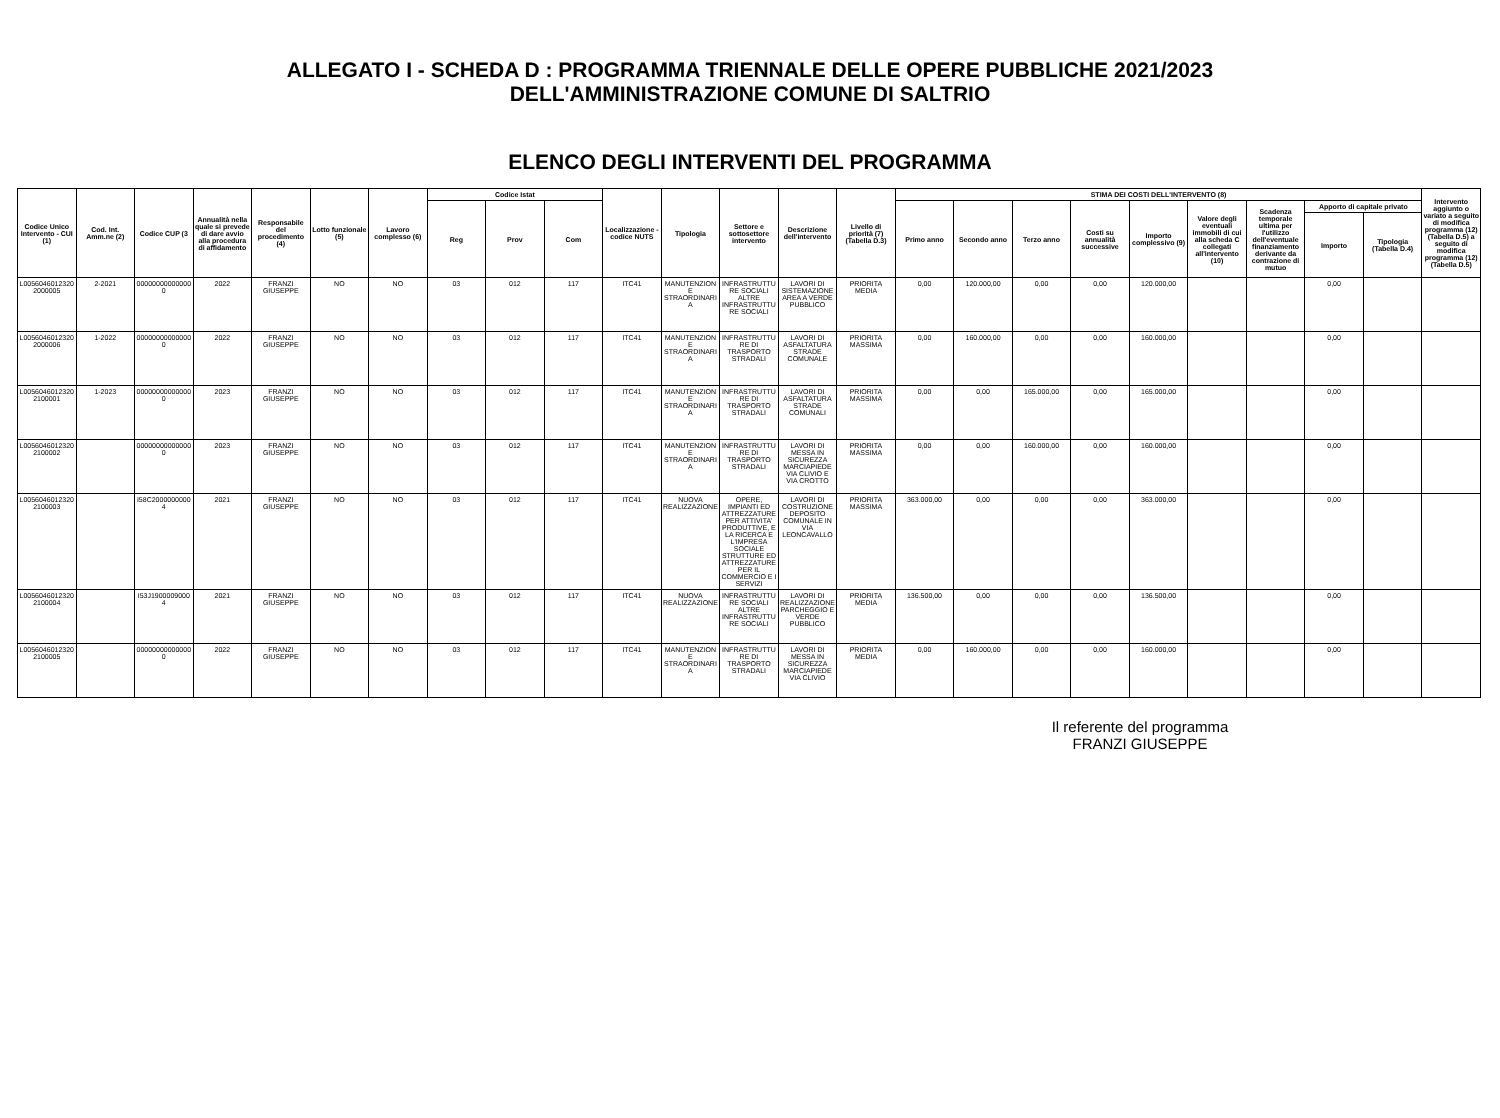ALLEGATO I - SCHEDA D : PROGRAMMA TRIENNALE DELLE OPERE PUBBLICHE 2021/2023
DELL'AMMINISTRAZIONE COMUNE DI SALTRIO
ELENCO DEGLI INTERVENTI DEL PROGRAMMA
| Codice Unico Intervento - CUI (1) | Cod. Int. Amm.ne (2) | Codice CUP (3 | Annualità nella quale si prevede di dare avvio alla procedura di affidamento | Responsabile del procedimento (4) | Lotto funzionale (5) | Lavoro complesso (6) | Codice Istat | | | Localizzazione - codice NUTS | Tipologia | Settore e sottosettore intervento | Descrizione dell'intervento | Livello di priorità (7) (Tabella D.3) | STIMA DEI COSTI DELL'INTERVENTO (8) | | | | | | | | | Intervento aggiunto o variato a seguito di modifica programma (12) (Tabella D.5) a seguito di modifica programma (12) (Tabella D.5) |
| --- | --- | --- | --- | --- | --- | --- | --- | --- | --- | --- | --- | --- | --- | --- | --- | --- | --- | --- | --- | --- | --- | --- | --- | --- |
| | | | | | | | Reg | Prov | Com | | | | | | Primo anno | Secondo anno | Terzo anno | Costi su annualità successive | Importo complessivo (9) | Valore degli eventuali immobili di cui alla scheda C collegati all'intervento (10) | Scadenza temporale ultima per l'utilizzo dell'eventuale finanziamento derivante da contrazione di mutuo | Apporto di capitale privato | | |
| | | | | | | | | | | | | | | | | | | | | | | Importo | Tipologia (Tabella D.4) | |
| L00560460123202000005 | 2-2021 | 000000000000000 | 2022 | FRANZI GIUSEPPE | NO | NO | 03 | 012 | 117 | ITC41 | MANUTENZIONE STRAORDINARIA | INFRASTRUTTURE SOCIALI ALTRE INFRASTRUTTURE SOCIALI | LAVORI DI SISTEMAZIONE AREA A VERDE PUBBLICO | PRIORITA MEDIA | 0,00 | 120.000,00 | 0,00 | 0,00 | 120.000,00 | | | 0,00 | | |
| L00560460123202000006 | 1-2022 | 000000000000000 | 2022 | FRANZI GIUSEPPE | NO | NO | 03 | 012 | 117 | ITC41 | MANUTENZIONE STRAORDINARIA | INFRASTRUTTURE DI TRASPORTO STRADALI | LAVORI DI ASFALTATURA STRADE COMUNALE | PRIORITA MASSIMA | 0,00 | 160.000,00 | 0,00 | 0,00 | 160.000,00 | | | 0,00 | | |
| L00560460123202100001 | 1-2023 | 000000000000000 | 2023 | FRANZI GIUSEPPE | NO | NO | 03 | 012 | 117 | ITC41 | MANUTENZIONE STRAORDINARIA | INFRASTRUTTURE DI TRASPORTO STRADALI | LAVORI DI ASFALTATURA STRADE COMUNALI | PRIORITA MASSIMA | 0,00 | 0,00 | 165.000,00 | 0,00 | 165.000,00 | | | 0,00 | | |
| L00560460123202100002 | | 000000000000000 | 2023 | FRANZI GIUSEPPE | NO | NO | 03 | 012 | 117 | ITC41 | MANUTENZIONE STRAORDINARIA | INFRASTRUTTURE DI TRASPORTO STRADALI | LAVORI DI MESSA IN SICUREZZA MARCIAPIEDE VIA CLIVIO E VIA CROTTO | PRIORITA MASSIMA | 0,00 | 0,00 | 160.000,00 | 0,00 | 160.000,00 | | | 0,00 | | |
| L00560460123202100003 | | I58C20000000004 | 2021 | FRANZI GIUSEPPE | NO | NO | 03 | 012 | 117 | ITC41 | NUOVA REALIZZAZIONE | OPERE, IMPIANTI ED ATTREZZATURE PER ATTIVITA' PRODUTTIVE, E LA RICERCA E L'IMPRESA SOCIALE STRUTTURE ED ATTREZZATURE PER IL COMMERCIO E I SERVIZI | LAVORI DI COSTRUZIONE DEPOSITO COMUNALE IN VIA LEONCAVALLO | PRIORITA MASSIMA | 363.000,00 | 0,00 | 0,00 | 0,00 | 363.000,00 | | | 0,00 | | |
| L00560460123202100004 | | I53J19000090004 | 2021 | FRANZI GIUSEPPE | NO | NO | 03 | 012 | 117 | ITC41 | NUOVA REALIZZAZIONE | INFRASTRUTTURE SOCIALI ALTRE INFRASTRUTTURE SOCIALI | LAVORI DI REALIZZAZIONE PARCHEGGIO E VERDE PUBBLICO | PRIORITA MEDIA | 136.500,00 | 0,00 | 0,00 | 0,00 | 136.500,00 | | | 0,00 | | |
| L00560460123202100005 | | 000000000000000 | 2022 | FRANZI GIUSEPPE | NO | NO | 03 | 012 | 117 | ITC41 | MANUTENZIONE STRAORDINARIA | INFRASTRUTTURE DI TRASPORTO STRADALI | LAVORI DI MESSA IN SICUREZZA MARCIAPIEDE VIA CLIVIO | PRIORITA MEDIA | 0,00 | 160.000,00 | 0,00 | 0,00 | 160.000,00 | | | 0,00 | | |
Il referente del programma
FRANZI GIUSEPPE